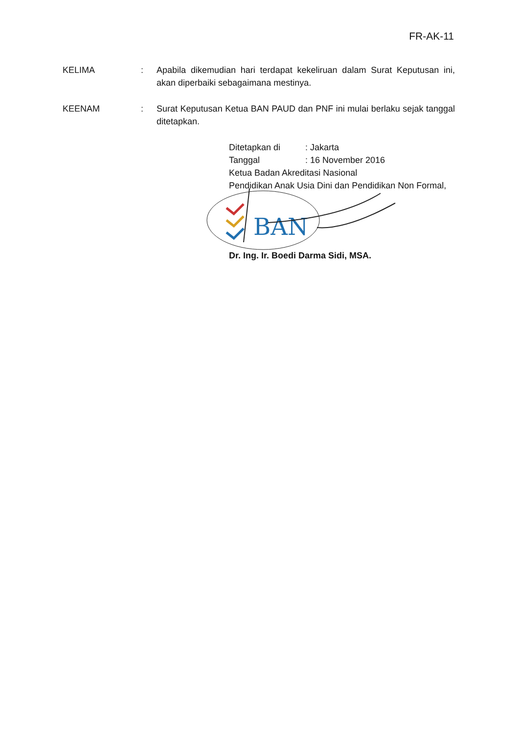FR-AK-11
KELIMA : Apabila dikemudian hari terdapat kekeliruan dalam Surat Keputusan ini, akan diperbaiki sebagaimana mestinya.
KEENAM : Surat Keputusan Ketua BAN PAUD dan PNF ini mulai berlaku sejak tanggal ditetapkan.
| Ditetapkan di | : Jakarta |
| Tanggal | : 16 November 2016 |
Ketua Badan Akreditasi Nasional
Pendidikan Anak Usia Dini dan Pendidikan Non Formal,
BAN
Dr. Ing. Ir. Boedi Darma Sidi, MSA.